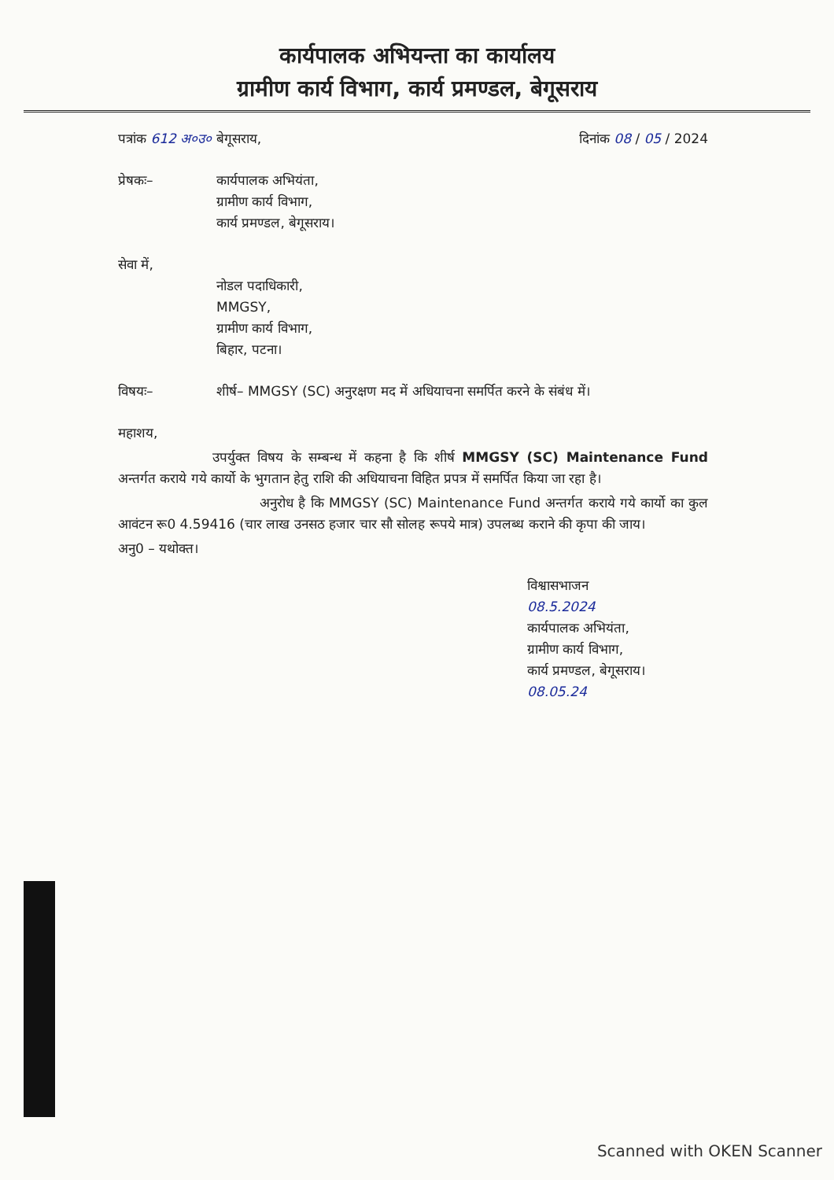कार्यपालक अभियन्ता का कार्यालय
ग्रामीण कार्य विभाग, कार्य प्रमण्डल, बेगूसराय
पत्रांक 612 अ०उ० बेगूसराय, दिनांक 08 / 05 / 2024
प्रेषकः– कार्यपालक अभियंता,
ग्रामीण कार्य विभाग,
कार्य प्रमण्डल, बेगूसराय।
सेवा में,
नोडल पदाधिकारी,
MMGSY,
ग्रामीण कार्य विभाग,
बिहार, पटना।
विषयः– शीर्ष– MMGSY (SC) अनुरक्षण मद में अधियाचना समर्पित करने के संबंध में।
महाशय,
उपर्युक्त विषय के सम्बन्ध में कहना है कि शीर्ष MMGSY (SC) Maintenance Fund अन्तर्गत कराये गये कार्यो के भुगतान हेतु राशि की अधियाचना विहित प्रपत्र में समर्पित किया जा रहा है।
अनुरोध है कि MMGSY (SC) Maintenance Fund अन्तर्गत कराये गये कार्यो का कुल आवंटन रू0 4.59416 (चार लाख उनसठ हजार चार सौ सोलह रूपये मात्र) उपलब्ध कराने की कृपा की जाय।
अनु0 – यथोक्त।
विश्वासभाजन
08.5.2024
कार्यपालक अभियंता,
ग्रामीण कार्य विभाग,
कार्य प्रमण्डल, बेगूसराय।
08.05.24
Scanned with OKEN Scanner